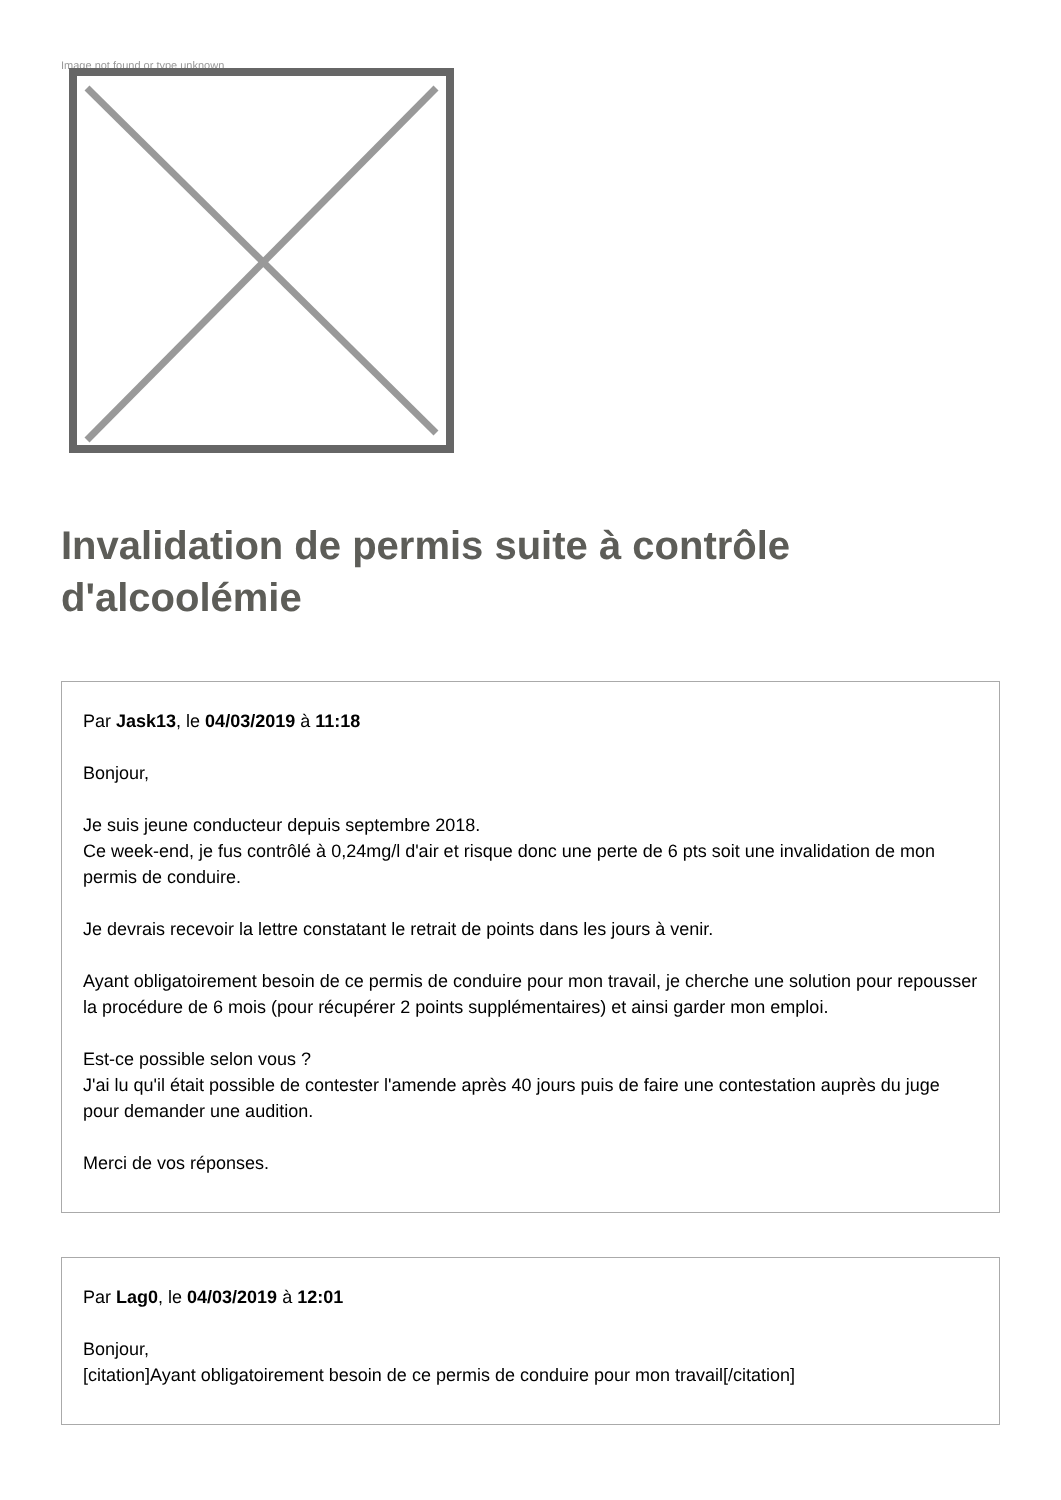Image not found or type unknown
Invalidation de permis suite à contrôle d'alcoolémie
Par Jask13, le 04/03/2019 à 11:18
Bonjour,
Je suis jeune conducteur depuis septembre 2018.
Ce week-end, je fus contrôlé à 0,24mg/l d'air et risque donc une perte de 6 pts soit une invalidation de mon permis de conduire.
Je devrais recevoir la lettre constatant le retrait de points dans les jours à venir.
Ayant obligatoirement besoin de ce permis de conduire pour mon travail, je cherche une solution pour repousser la procédure de 6 mois (pour récupérer 2 points supplémentaires) et ainsi garder mon emploi.
Est-ce possible selon vous ?
J'ai lu qu'il était possible de contester l'amende après 40 jours puis de faire une contestation auprès du juge pour demander une audition.
Merci de vos réponses.
Par Lag0, le 04/03/2019 à 12:01
Bonjour,
[citation]Ayant obligatoirement besoin de ce permis de conduire pour mon travail[/citation]